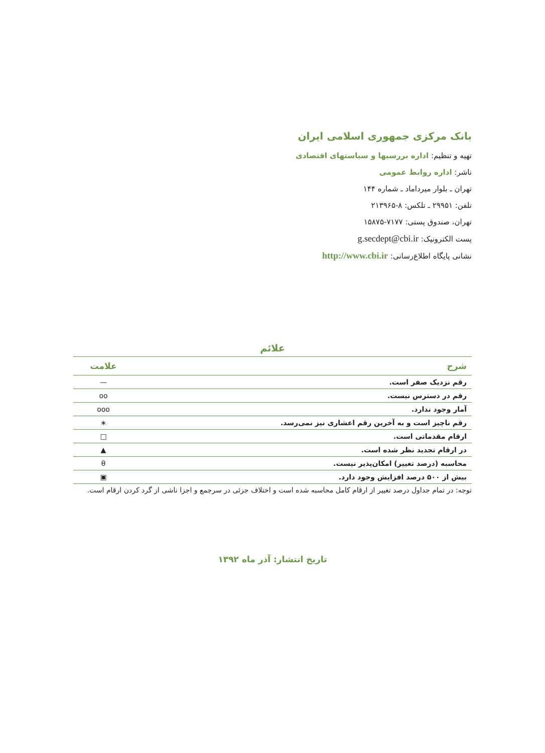بانک مرکزی جمهوری اسلامی ایران
تهیه و تنظیم: اداره بررسیها و سیاستهای اقتصادی
ناشر: اداره روابط عمومی
تهران ـ بلوار میرداماد ـ شماره ۱۴۴
تلفن: ۲۹۹۵۱ ـ تلکس: ۸-۲۱۳۹۶۵
تهران، صندوق پستی: ۷۱۷۷-۱۵۸۷۵
پست الکترونیک: g.secdept@cbi.ir
نشانی پایگاه اطلاع‌رسانی: http://www.cbi.ir
علائم
| شرح | علامت |
| --- | --- |
| رقم نزدیک صفر است. | — |
| رقم در دسترس نیست. | oo |
| آمار وجود ندارد. | ooo |
| رقم ناچیز است و به آخرین رقم اعشاری نیز نمی‌رسد. | ∗ |
| ارقام مقدماتی است. | □ |
| در ارقام تجدید نظر شده است. | ▲ |
| محاسبه (درصد تغییر) امکان‌پذیر نیست. | θ |
| بیش از ۵۰۰ درصد افزایش وجود دارد. | ▣ |
توجه: در تمام جداول درصد تغییر از ارقام کامل محاسبه شده است و اختلاف جزئی در سرجمع و اجزا ناشی از گرد کردن ارقام است.
تاریخ انتشار: آذر ماه ۱۳۹۲